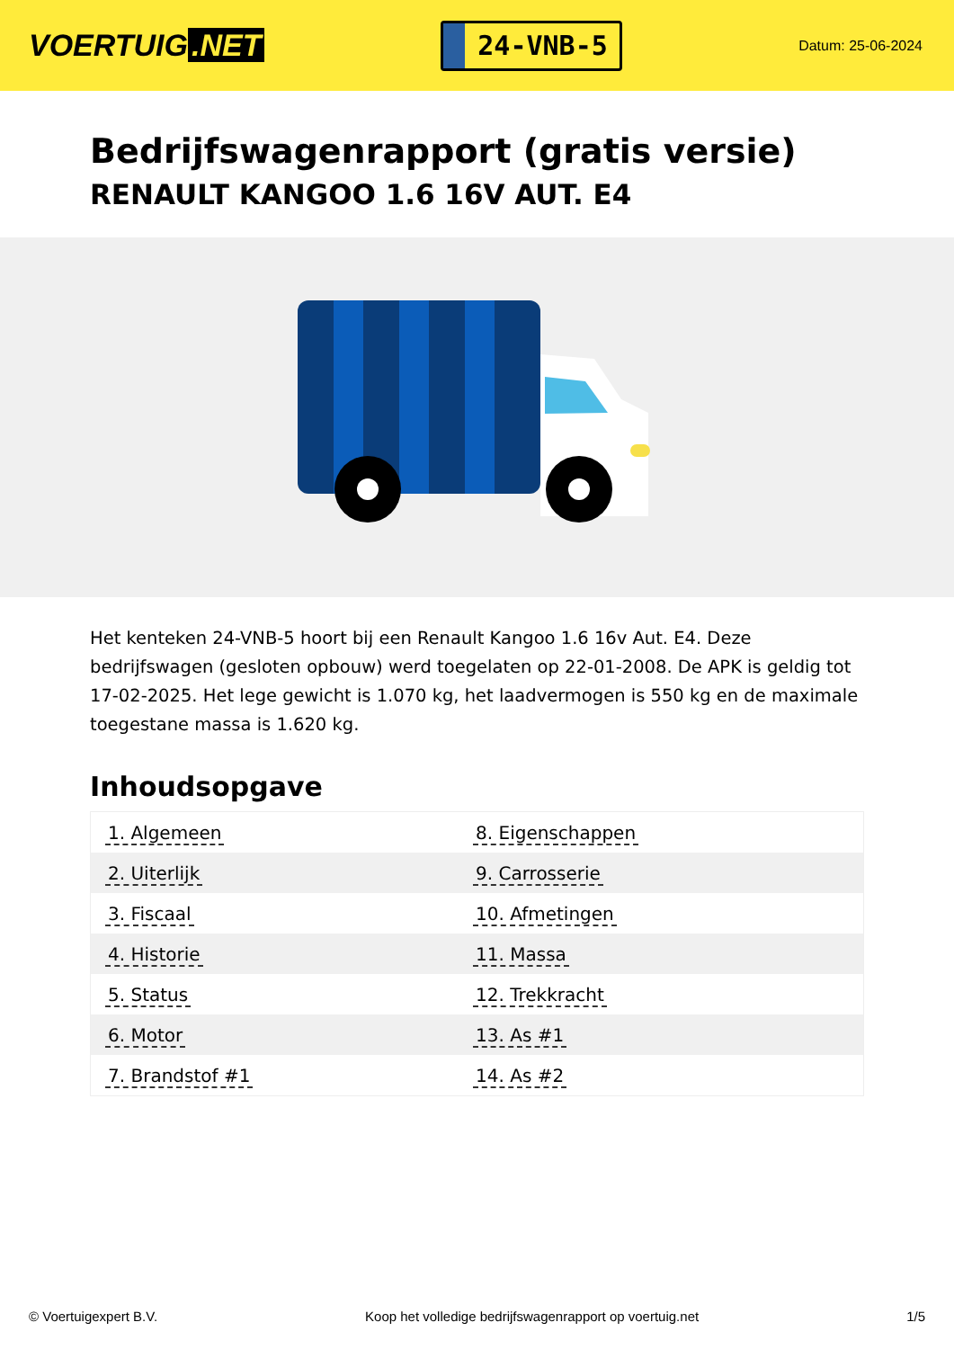VOERTUIG.NET
24-VNB-5
Datum: 25-06-2024
Bedrijfswagenrapport (gratis versie)
RENAULT KANGOO 1.6 16V AUT. E4
Het kenteken 24-VNB-5 hoort bij een Renault Kangoo 1.6 16v Aut. E4. Deze bedrijfswagen (gesloten opbouw) werd toegelaten op 22-01-2008. De APK is geldig tot 17-02-2025. Het lege gewicht is 1.070 kg, het laadvermogen is 550 kg en de maximale toegestane massa is 1.620 kg.
Inhoudsopgave
| 1. Algemeen | 8. Eigenschappen |
| 2. Uiterlijk | 9. Carrosserie |
| 3. Fiscaal | 10. Afmetingen |
| 4. Historie | 11. Massa |
| 5. Status | 12. Trekkracht |
| 6. Motor | 13. As #1 |
| 7. Brandstof #1 | 14. As #2 |
© Voertuigexpert B.V. Koop het volledige bedrijfswagenrapport op voertuig.net 1/5